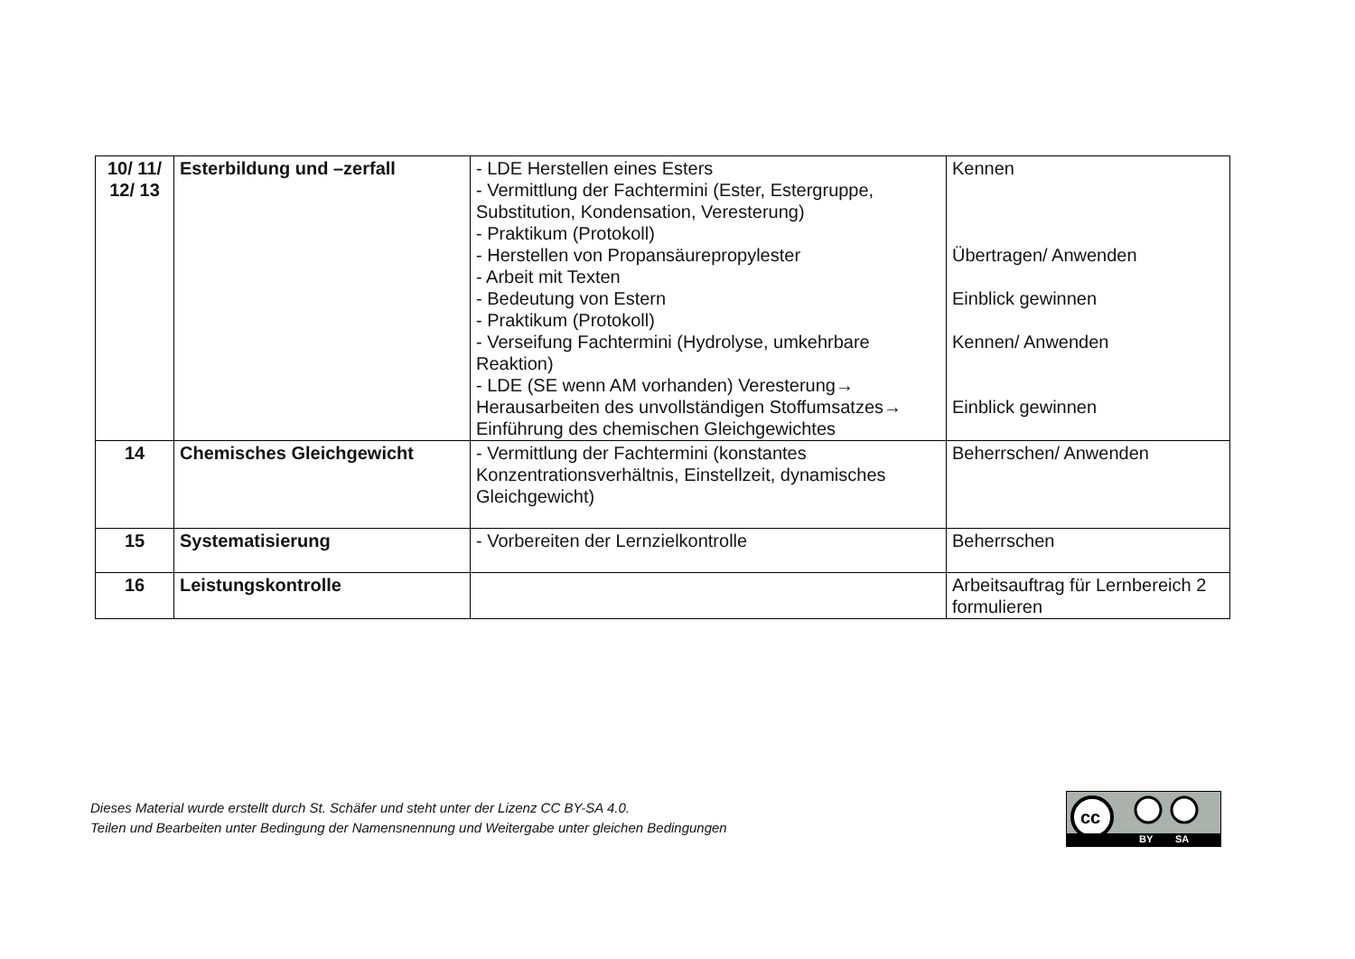| 10/ 11/ 12/ 13 | Esterbildung und –zerfall | - LDE Herstellen eines Esters - Vermittlung der Fachtermini (Ester, Estergruppe, Substitution, Kondensation, Veresterung) - Praktikum (Protokoll) - Herstellen von Propansäurepropylester - Arbeit mit Texten - Bedeutung von Estern - Praktikum (Protokoll) - Verseifung Fachtermini (Hydrolyse, umkehrbare Reaktion) - LDE (SE wenn AM vorhanden) Veresterung→ Herausarbeiten des unvollständigen Stoffumsatzes→ Einführung des chemischen Gleichgewichtes | Kennen Übertragen/ Anwenden Einblick gewinnen Kennen/ Anwenden Einblick gewinnen |
| 14 | Chemisches Gleichgewicht | - Vermittlung der Fachtermini (konstantes Konzentrationsverhältnis, Einstellzeit, dynamisches Gleichgewicht) | Beherrschen/ Anwenden |
| 15 | Systematisierung | - Vorbereiten der Lernzielkontrolle | Beherrschen |
| 16 | Leistungskontrolle | | Arbeitsauftrag für Lernbereich 2 formulieren |
Dieses Material wurde erstellt durch St. Schäfer und steht unter der Lizenz CC BY-SA 4.0.
Teilen und Bearbeiten unter Bedingung der Namensnennung und Weitergabe unter gleichen Bedingungen
cc
BY SA